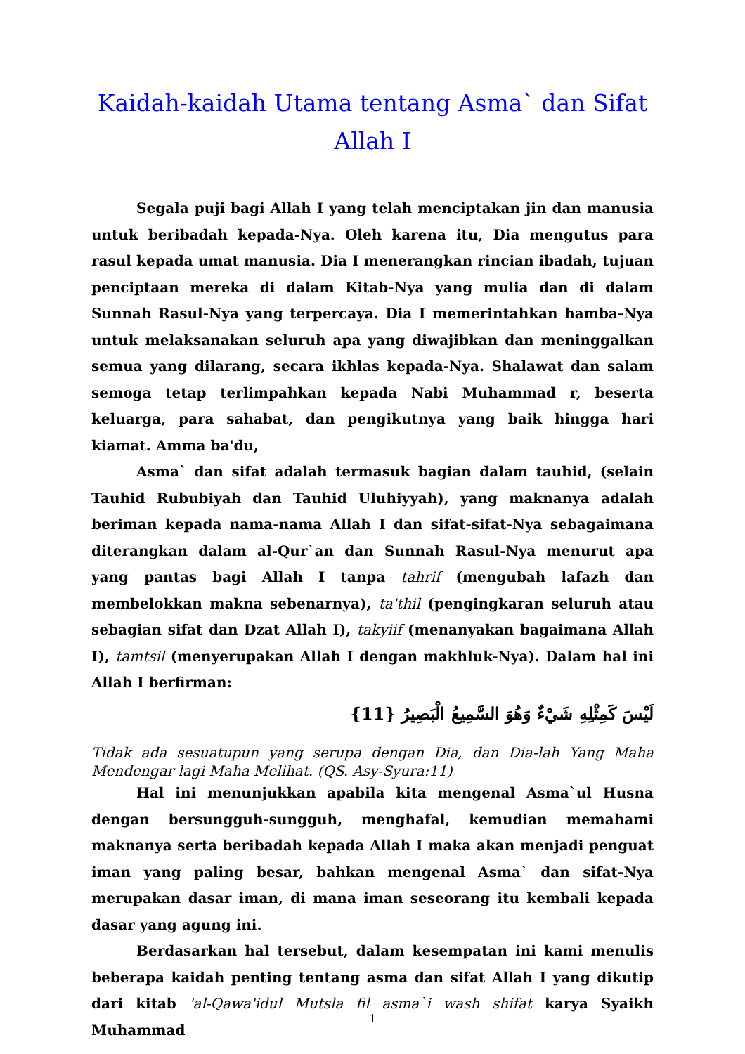Kaidah-kaidah Utama tentang Asma` dan Sifat Allah I
Segala puji bagi Allah I yang telah menciptakan jin dan manusia untuk beribadah kepada-Nya. Oleh karena itu, Dia mengutus para rasul kepada umat manusia. Dia I menerangkan rincian ibadah, tujuan penciptaan mereka di dalam Kitab-Nya yang mulia dan di dalam Sunnah Rasul-Nya yang terpercaya. Dia I memerintahkan hamba-Nya untuk melaksanakan seluruh apa yang diwajibkan dan meninggalkan semua yang dilarang, secara ikhlas kepada-Nya. Shalawat dan salam semoga tetap terlimpahkan kepada Nabi Muhammad r, beserta keluarga, para sahabat, dan pengikutnya yang baik hingga hari kiamat. Amma ba'du,
Asma` dan sifat adalah termasuk bagian dalam tauhid, (selain Tauhid Rububiyah dan Tauhid Uluhiyyah), yang maknanya adalah beriman kepada nama-nama Allah I dan sifat-sifat-Nya sebagaimana diterangkan dalam al-Qur`an dan Sunnah Rasul-Nya menurut apa yang pantas bagi Allah I tanpa tahrif (mengubah lafazh dan membelokkan makna sebenarnya), ta'thil (pengingkaran seluruh atau sebagian sifat dan Dzat Allah I), takyiif (menanyakan bagaimana Allah I), tamtsil (menyerupakan Allah I dengan makhluk-Nya). Dalam hal ini Allah I berfirman:
لَيْسَ كَمِثْلِهِ شَيْءٌ وَهُوَ السَّمِيعُ الْبَصِيرُ {11}
Tidak ada sesuatupun yang serupa dengan Dia, dan Dia-lah Yang Maha Mendengar lagi Maha Melihat. (QS. Asy-Syura:11)
Hal ini menunjukkan apabila kita mengenal Asma`ul Husna dengan bersungguh-sungguh, menghafal, kemudian memahami maknanya serta beribadah kepada Allah I maka akan menjadi penguat iman yang paling besar, bahkan mengenal Asma` dan sifat-Nya merupakan dasar iman, di mana iman seseorang itu kembali kepada dasar yang agung ini.
Berdasarkan hal tersebut, dalam kesempatan ini kami menulis beberapa kaidah penting tentang asma dan sifat Allah I yang dikutip dari kitab 'al-Qawa'idul Mutsla fil asma`i wash shifat karya Syaikh Muhammad
1